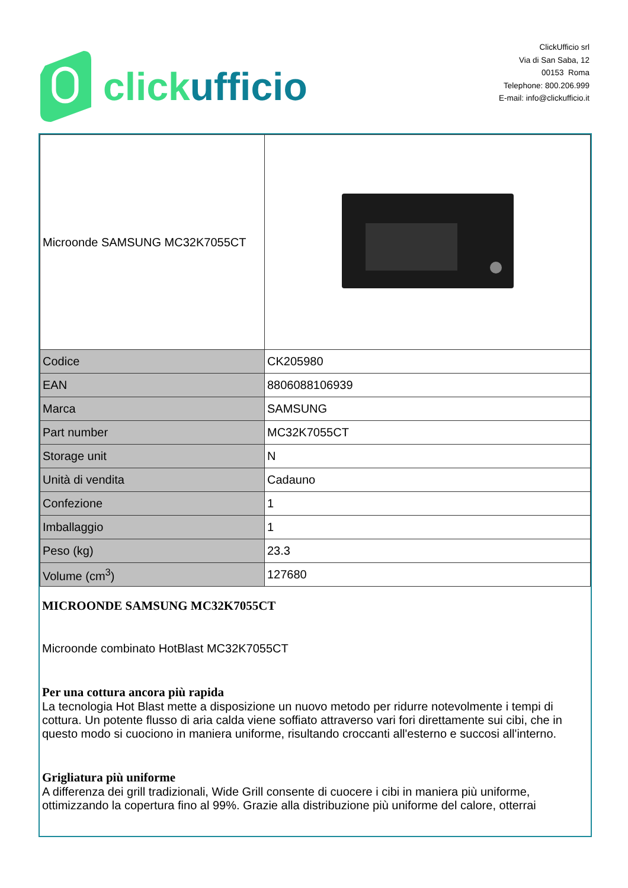click ufficio
ClickUfficio srl
Via di San Saba, 12
00153 Roma
Telephone: 800.206.999
E-mail: info@clickufficio.it
| Microonde SAMSUNG MC32K7055CT | |
| Codice | CK205980 |
| EAN | 8806088106939 |
| Marca | SAMSUNG |
| Part number | MC32K7055CT |
| Storage unit | N |
| Unità di vendita | Cadauno |
| Confezione | 1 |
| Imballaggio | 1 |
| Peso (kg) | 23.3 |
| Volume (cm<sup>3</sup>) | 127680 |
MICROONDE SAMSUNG MC32K7055CT
Microonde combinato HotBlast MC32K7055CT
Per una cottura ancora più rapida
La tecnologia Hot Blast mette a disposizione un nuovo metodo per ridurre notevolmente i tempi di cottura. Un potente flusso di aria calda viene soffiato attraverso vari fori direttamente sui cibi, che in questo modo si cuociono in maniera uniforme, risultando croccanti all'esterno e succosi all'interno.
Grigliatura più uniforme
A differenza dei grill tradizionali, Wide Grill consente di cuocere i cibi in maniera più uniforme, ottimizzando la copertura fino al 99%. Grazie alla distribuzione più uniforme del calore, otterrai